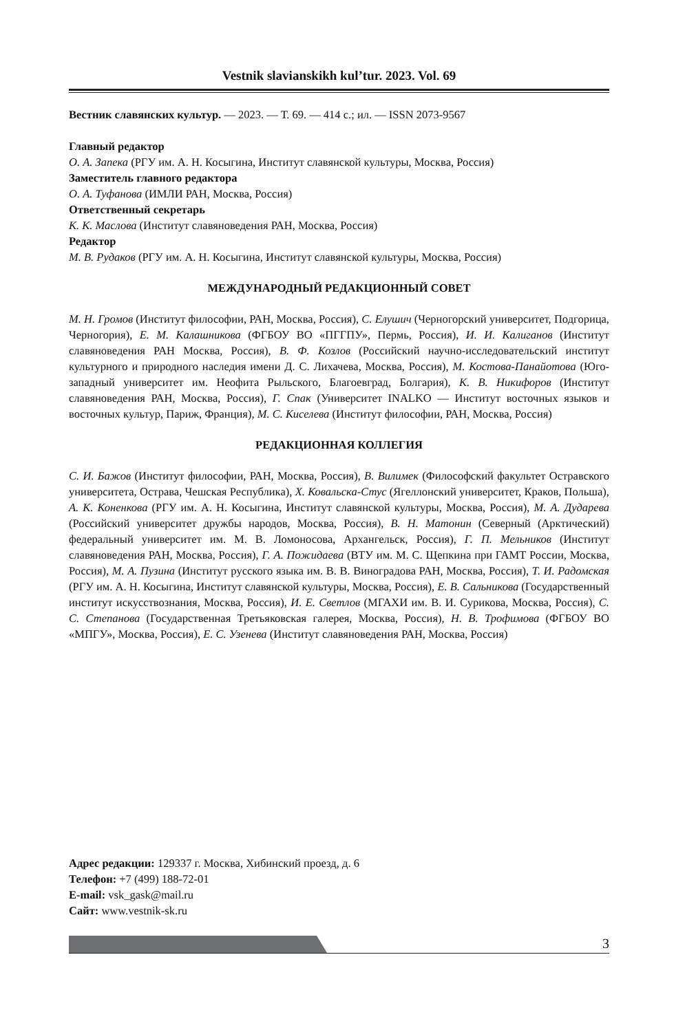Vestnik slavianskikh kul’tur. 2023. Vol. 69
Вестник славянских культур. — 2023. — Т. 69. — 414 с.; ил. — ISSN 2073-9567
Главный редактор
О. А. Запека (РГУ им. А. Н. Косыгина, Институт славянской культуры, Москва, Россия)
Заместитель главного редактора
О. А. Туфанова (ИМЛИ РАН, Москва, Россия)
Ответственный секретарь
К. К. Маслова (Институт славяноведения РАН, Москва, Россия)
Редактор
М. В. Рудаков (РГУ им. А. Н. Косыгина, Институт славянской культуры, Москва, Россия)
МЕЖДУНАРОДНЫЙ РЕДАКЦИОННЫЙ СОВЕТ
М. Н. Громов (Институт философии, РАН, Москва, Россия), С. Елушич (Черногорский университет, Подгорица, Черногория), Е. М. Калашникова (ФГБОУ ВО «ПГГПУ», Пермь, Россия), И. И. Калиганов (Институт славяноведения РАН Москва, Россия), В. Ф. Козлов (Российский научно-исследовательский институт культурного и природного наследия имени Д. С. Лихачева, Москва, Россия), М. Костова-Панайотова (Юго-западный университет им. Неофита Рыльского, Благоевград, Болгария), К. В. Никифоров (Институт славяноведения РАН, Москва, Россия), Г. Спак (Университет INALKO — Институт восточных языков и восточных культур, Париж, Франция), М. С. Киселева (Институт философии, РАН, Москва, Россия)
РЕДАКЦИОННАЯ КОЛЛЕГИЯ
С. И. Бажов (Институт философии, РАН, Москва, Россия), В. Вилимек (Философский факультет Остравского университета, Острава, Чешская Республика), Х. Ковальска-Стус (Ягеллонский университет, Краков, Польша), А. К. Коненкова (РГУ им. А. Н. Косыгина, Институт славянской культуры, Москва, Россия), М. А. Дударева (Российский университет дружбы народов, Москва, Россия), В. Н. Матонин (Северный (Арктический) федеральный университет им. М. В. Ломоносова, Архангельск, Россия), Г. П. Мельников (Институт славяноведения РАН, Москва, Россия), Г. А. Пожидаева (ВТУ им. М. С. Щепкина при ГАМТ России, Москва, Россия), М. А. Пузина (Институт русского языка им. В. В. Виноградова РАН, Москва, Россия), Т. И. Радомская (РГУ им. А. Н. Косыгина, Институт славянской культуры, Москва, Россия), Е. В. Сальникова (Государственный институт искусствознания, Москва, Россия), И. Е. Светлов (МГАХИ им. В. И. Сурикова, Москва, Россия), С. С. Степанова (Государственная Третьяковская галерея, Москва, Россия), Н. В. Трофимова (ФГБОУ ВО «МПГУ», Москва, Россия), Е. С. Узенева (Институт славяноведения РАН, Москва, Россия)
Адрес редакции: 129337 г. Москва, Хибинский проезд, д. 6
Телефон: +7 (499) 188-72-01
E-mail: vsk_gask@mail.ru
Сайт: www.vestnik-sk.ru
3